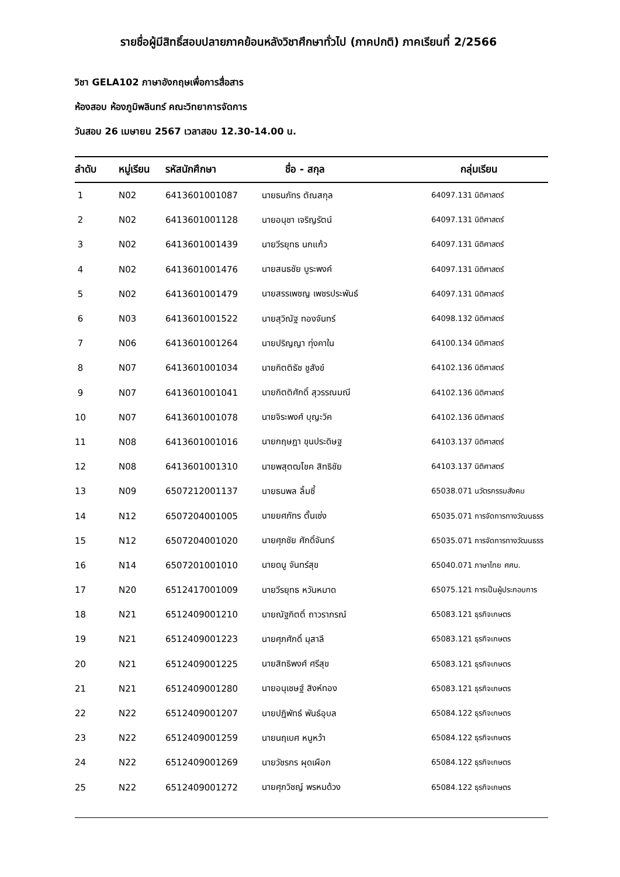รายชื่อผู้มีสิทธิ์สอบปลายภาคย้อนหลังวิชาศึกษาทั่วไป (ภาคปกติ) ภาคเรียนที่ 2/2566
วิชา GELA102 ภาษาอังกฤษเพื่อการสื่อสาร
ห้องสอบ ห้องภูมิพลินทร์ คณะวิทยาการจัดการ
วันสอบ 26 เมษายน 2567 เวลาสอบ 12.30-14.00 น.
| ลำดับ | หมู่เรียน | รหัสนักศึกษา | ชื่อ - สกุล | กลุ่มเรียน |
| --- | --- | --- | --- | --- |
| 1 | N02 | 6413601001087 | นายธนภัทร ตัณสกุล | 64097.131 นิติศาสตร์ |
| 2 | N02 | 6413601001128 | นายอนุชา เจริญรัตน์ | 64097.131 นิติศาสตร์ |
| 3 | N02 | 6413601001439 | นายวีรยุทธ นกแก้ว | 64097.131 นิติศาสตร์ |
| 4 | N02 | 6413601001476 | นายสนธชัย บูระพงค์ | 64097.131 นิติศาสตร์ |
| 5 | N02 | 6413601001479 | นายสรรเพชญ เพชรประพันธ์ | 64097.131 นิติศาสตร์ |
| 6 | N03 | 6413601001522 | นายสุวิณัฐ ทองจันทร์ | 64098.132 นิติศาสตร์ |
| 7 | N06 | 6413601001264 | นายปริญญา ทุ่งคาใน | 64100.134 นิติศาสตร์ |
| 8 | N07 | 6413601001034 | นายกิตติธัช ชูสังข์ | 64102.136 นิติศาสตร์ |
| 9 | N07 | 6413601001041 | นายกิตติศักดิ์ สุวรรณมณี | 64102.136 นิติศาสตร์ |
| 10 | N07 | 6413601001078 | นายจิระพงศ์ บุญะวิค | 64102.136 นิติศาสตร์ |
| 11 | N08 | 6413601001016 | นายกฤษฎา ขุนประดิษฐ | 64103.137 นิติศาสตร์ |
| 12 | N08 | 6413601001310 | นายพสุตฒโชค สิทธิชัย | 64103.137 นิติศาสตร์ |
| 13 | N09 | 6507212001137 | นายธนพล ลิ้มซี้ | 65038.071 นวัตรกรรมสังคม |
| 14 | N12 | 6507204001005 | นายยศภัทร ตั้นเซ่ง | 65035.071 การจัดการทางวัฒนธรร |
| 15 | N12 | 6507204001020 | นายศุภชัย ศักดิ์จันทร์ | 65035.071 การจัดการทางวัฒนธรร |
| 16 | N14 | 6507201001010 | นายดนู จันทร์สุข | 65040.071 ภาษาไทย ศศบ. |
| 17 | N20 | 6512417001009 | นายวีรยุทธ หวันหมาด | 65075.121 การเป็นผู้ประกอบการ |
| 18 | N21 | 6512409001210 | นายณัฐกิตติ์ ถาวราภรณ์ | 65083.121 ธุรกิจเกษตร |
| 19 | N21 | 6512409001223 | นายศุภศักดิ์ มุสาลี | 65083.121 ธุรกิจเกษตร |
| 20 | N21 | 6512409001225 | นายสิทธิพงศ์ ศรีสุข | 65083.121 ธุรกิจเกษตร |
| 21 | N21 | 6512409001280 | นายอนุเชษฐ์ สิงห์ทอง | 65083.121 ธุรกิจเกษตร |
| 22 | N22 | 6512409001207 | นายปฏิพัทธ์ พันธ์อุบล | 65084.122 ธุรกิจเกษตร |
| 23 | N22 | 6512409001259 | นายนฤเบศ หนูหว้า | 65084.122 ธุรกิจเกษตร |
| 24 | N22 | 6512409001269 | นายวัชรกร ผุดเผือก | 65084.122 ธุรกิจเกษตร |
| 25 | N22 | 6512409001272 | นายศุภวิชญ์ พรหมด้วง | 65084.122 ธุรกิจเกษตร |